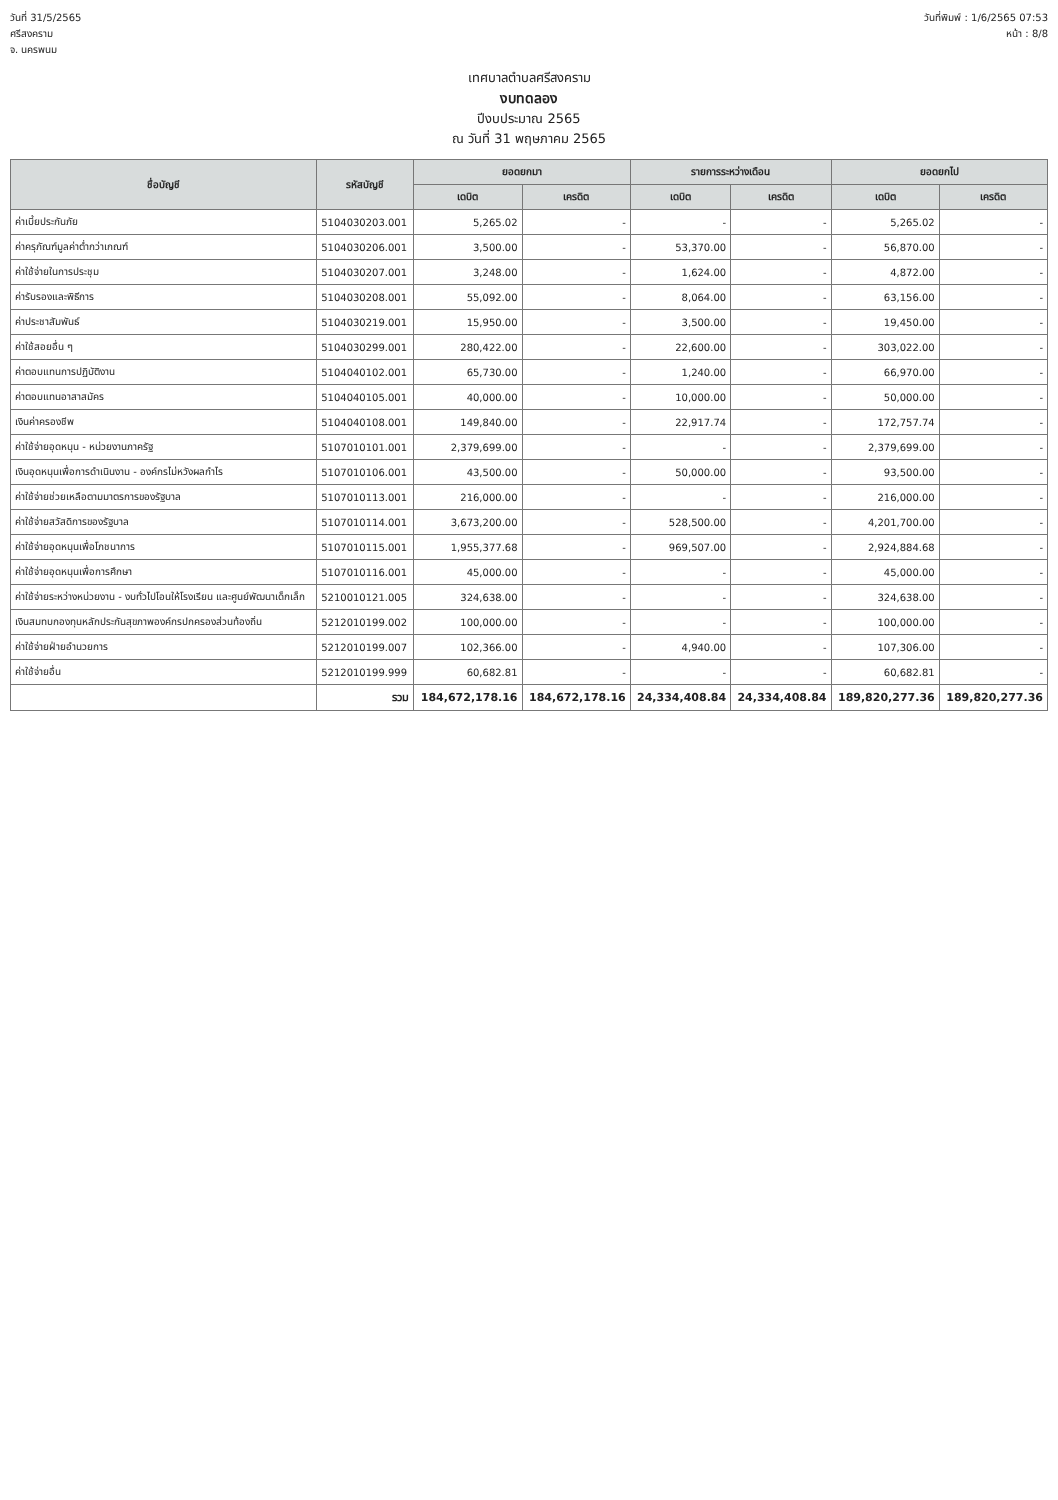วันที่ 31/5/2565
ศรีสงคราม
จ. นครพนม
วันที่พิมพ์ : 1/6/2565 07:53
หน้า : 8/8
เทศบาลตำบลศรีสงคราม
งบทดลอง
ปีงบประมาณ 2565
ณ วันที่ 31 พฤษภาคม 2565
| ชื่อบัญชี | รหัสบัญชี | ยอดยกมา | | รายการระหว่างเดือน | | ยอดยกไป | |
| --- | --- | --- | --- | --- | --- | --- | --- |
| | | เดบิต | เครดิต | เดบิต | เครดิต | เดบิต | เครดิต |
| ค่าเบี้ยประกันภัย | 5104030203.001 | 5,265.02 | - | - | - | 5,265.02 | - |
| ค่าครุภัณฑ์มูลค่าต่ำกว่าเกณฑ์ | 5104030206.001 | 3,500.00 | - | 53,370.00 | - | 56,870.00 | - |
| ค่าใช้จ่ายในการประชุม | 5104030207.001 | 3,248.00 | - | 1,624.00 | - | 4,872.00 | - |
| ค่ารับรองและพิธีการ | 5104030208.001 | 55,092.00 | - | 8,064.00 | - | 63,156.00 | - |
| ค่าประชาสัมพันธ์ | 5104030219.001 | 15,950.00 | - | 3,500.00 | - | 19,450.00 | - |
| ค่าใช้สอยอื่น ๆ | 5104030299.001 | 280,422.00 | - | 22,600.00 | - | 303,022.00 | - |
| ค่าตอบแทนการปฏิบัติงาน | 5104040102.001 | 65,730.00 | - | 1,240.00 | - | 66,970.00 | - |
| ค่าตอบแทนอาสาสมัคร | 5104040105.001 | 40,000.00 | - | 10,000.00 | - | 50,000.00 | - |
| เงินค่าครองชีพ | 5104040108.001 | 149,840.00 | - | 22,917.74 | - | 172,757.74 | - |
| ค่าใช้จ่ายอุดหนุน - หน่วยงานภาครัฐ | 5107010101.001 | 2,379,699.00 | - | - | - | 2,379,699.00 | - |
| เงินอุดหนุนเพื่อการดำเนินงาน - องค์กรไม่หวังผลกำไร | 5107010106.001 | 43,500.00 | - | 50,000.00 | - | 93,500.00 | - |
| ค่าใช้จ่ายช่วยเหลือตามมาตรการของรัฐบาล | 5107010113.001 | 216,000.00 | - | - | - | 216,000.00 | - |
| ค่าใช้จ่ายสวัสดิการของรัฐบาล | 5107010114.001 | 3,673,200.00 | - | 528,500.00 | - | 4,201,700.00 | - |
| ค่าใช้จ่ายอุดหนุนเพื่อโภชนาการ | 5107010115.001 | 1,955,377.68 | - | 969,507.00 | - | 2,924,884.68 | - |
| ค่าใช้จ่ายอุดหนุนเพื่อการศึกษา | 5107010116.001 | 45,000.00 | - | - | - | 45,000.00 | - |
| ค่าใช้จ่ายระหว่างหน่วยงาน - งบทั่วไปโอนให้โรงเรียน และศูนย์พัฒนาเด็กเล็ก | 5210010121.005 | 324,638.00 | - | - | - | 324,638.00 | - |
| เงินสมทบกองทุนหลักประกันสุขภาพองค์กรปกครองส่วนท้องถิ่น | 5212010199.002 | 100,000.00 | - | - | - | 100,000.00 | - |
| ค่าใช้จ่ายฝ่ายอำนวยการ | 5212010199.007 | 102,366.00 | - | 4,940.00 | - | 107,306.00 | - |
| ค่าใช้จ่ายอื่น | 5212010199.999 | 60,682.81 | - | - | - | 60,682.81 | - |
| | รวม | 184,672,178.16 | 184,672,178.16 | 24,334,408.84 | 24,334,408.84 | 189,820,277.36 | 189,820,277.36 |